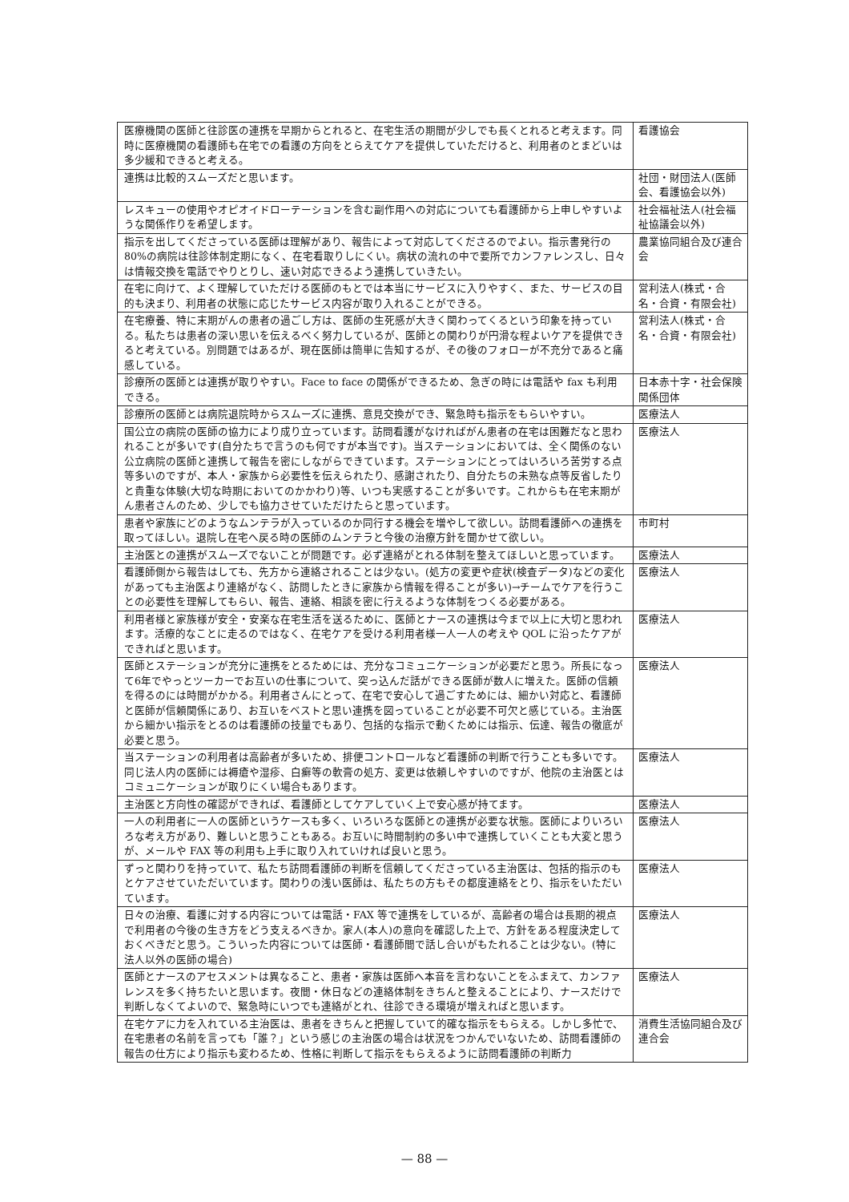| 医療機関の医師と往診医の連携を早期からとれると、在宅生活の期間が少しでも長くとれると考えます。同時に医療機関の看護師も在宅での看護の方向をとらえてケアを提供していただけると、利用者のとまどいは多少緩和できると考える。 | 看護協会 |
| 連携は比較的スムーズだと思います。 | 社団・財団法人(医師会、看護協会以外) |
| レスキューの使用やオピオイドローテーションを含む副作用への対応についても看護師から上申しやすいような関係作りを希望します。 | 社会福祉法人(社会福祉協議会以外) |
| 指示を出してくださっている医師は理解があり、報告によって対応してくださるのでよい。指示書発行の80%の病院は往診体制定期になく、在宅看取りしにくい。病状の流れの中で要所でカンファレンスし、日々は情報交換を電話でやりとりし、速い対応できるよう連携していきたい。 | 農業協同組合及び連合会 |
| 在宅に向けて、よく理解していただける医師のもとでは本当にサービスに入りやすく、また、サービスの目的も決まり、利用者の状態に応じたサービス内容が取り入れることができる。 | 営利法人(株式・合名・合資・有限会社) |
| 在宅療養、特に末期がんの患者の過ごし方は、医師の生死感が大きく関わってくるという印象を持っている。私たちは患者の深い思いを伝えるべく努力しているが、医師との関わりが円滑な程よいケアを提供できると考えている。別問題ではあるが、現在医師は簡単に告知するが、その後のフォローが不充分であると痛感している。 | 営利法人(株式・合名・合資・有限会社) |
| 診療所の医師とは連携が取りやすい。Face to face の関係ができるため、急ぎの時には電話や fax も利用できる。 | 日本赤十字・社会保険関係団体 |
| 診療所の医師とは病院退院時からスムーズに連携、意見交換ができ、緊急時も指示をもらいやすい。 | 医療法人 |
| 国公立の病院の医師の協力により成り立っています。訪問看護がなければがん患者の在宅は困難だなと思われることが多いです(自分たちで言うのも何ですが本当です)。当ステーションにおいては、全く関係のない公立病院の医師と連携して報告を密にしながらできています。ステーションにとってはいろいろ苦労する点等多いのですが、本人・家族から必要性を伝えられたり、感謝されたり、自分たちの未熟な点等反省したりと貴重な体験(大切な時期においてのかかわり)等、いつも実感することが多いです。これからも在宅末期がん患者さんのため、少しでも協力させていただけたらと思っています。 | 医療法人 |
| 患者や家族にどのようなムンテラが入っているのか同行する機会を増やして欲しい。訪問看護師への連携を取ってほしい。退院し在宅へ戻る時の医師のムンテラと今後の治療方針を聞かせて欲しい。 | 市町村 |
| 主治医との連携がスムーズでないことが問題です。必ず連絡がとれる体制を整えてほしいと思っています。 | 医療法人 |
| 看護師側から報告はしても、先方から連絡されることは少ない。(処方の変更や症状(検査データ)などの変化があっても主治医より連絡がなく、訪問したときに家族から情報を得ることが多い)→チームでケアを行うことの必要性を理解してもらい、報告、連絡、相談を密に行えるような体制をつくる必要がある。 | 医療法人 |
| 利用者様と家族様が安全・安楽な在宅生活を送るために、医師とナースの連携は今まで以上に大切と思われます。活療的なことに走るのではなく、在宅ケアを受ける利用者様一人一人の考えや QOL に沿ったケアができればと思います。 | 医療法人 |
| 医師とステーションが充分に連携をとるためには、充分なコミュニケーションが必要だと思う。所長になって6年でやっとツーカーでお互いの仕事について、突っ込んだ話ができる医師が数人に増えた。医師の信頼を得るのには時間がかかる。利用者さんにとって、在宅で安心して過ごすためには、細かい対応と、看護師と医師が信頼関係にあり、お互いをベストと思い連携を図っていることが必要不可欠と感じている。主治医から細かい指示をとるのは看護師の技量でもあり、包括的な指示で動くためには指示、伝達、報告の徹底が必要と思う。 | 医療法人 |
| 当ステーションの利用者は高齢者が多いため、排便コントロールなど看護師の判断で行うことも多いです。同じ法人内の医師には褥瘡や湿疹、白癬等の軟膏の処方、変更は依頼しやすいのですが、他院の主治医とはコミュニケーションが取りにくい場合もあります。 | 医療法人 |
| 主治医と方向性の確認ができれば、看護師としてケアしていく上で安心感が持てます。 | 医療法人 |
| 一人の利用者に一人の医師というケースも多く、いろいろな医師との連携が必要な状態。医師によりいろいろな考え方があり、難しいと思うこともある。お互いに時間制約の多い中で連携していくことも大変と思うが、メールや FAX 等の利用も上手に取り入れていければ良いと思う。 | 医療法人 |
| ずっと関わりを持っていて、私たち訪問看護師の判断を信頼してくださっている主治医は、包括的指示のもとケアさせていただいています。関わりの浅い医師は、私たちの方もその都度連絡をとり、指示をいただいています。 | 医療法人 |
| 日々の治療、看護に対する内容については電話・FAX 等で連携をしているが、高齢者の場合は長期的視点で利用者の今後の生き方をどう支えるべきか。家人(本人)の意向を確認した上で、方針をある程度決定しておくべきだと思う。こういった内容については医師・看護師間で話し合いがもたれることは少ない。(特に法人以外の医師の場合) | 医療法人 |
| 医師とナースのアセスメントは異なること、患者・家族は医師へ本音を言わないことをふまえて、カンファレンスを多く持ちたいと思います。夜間・休日などの連絡体制をきちんと整えることにより、ナースだけで判断しなくてよいので、緊急時にいつでも連絡がとれ、往診できる環境が増えればと思います。 | 医療法人 |
| 在宅ケアに力を入れている主治医は、患者をきちんと把握していて的確な指示をもらえる。しかし多忙で、在宅患者の名前を言っても「誰？」という感じの主治医の場合は状況をつかんでいないため、訪問看護師の報告の仕方により指示も変わるため、性格に判断して指示をもらえるように訪問看護師の判断力 | 消費生活協同組合及び連合会 |
— 88 —